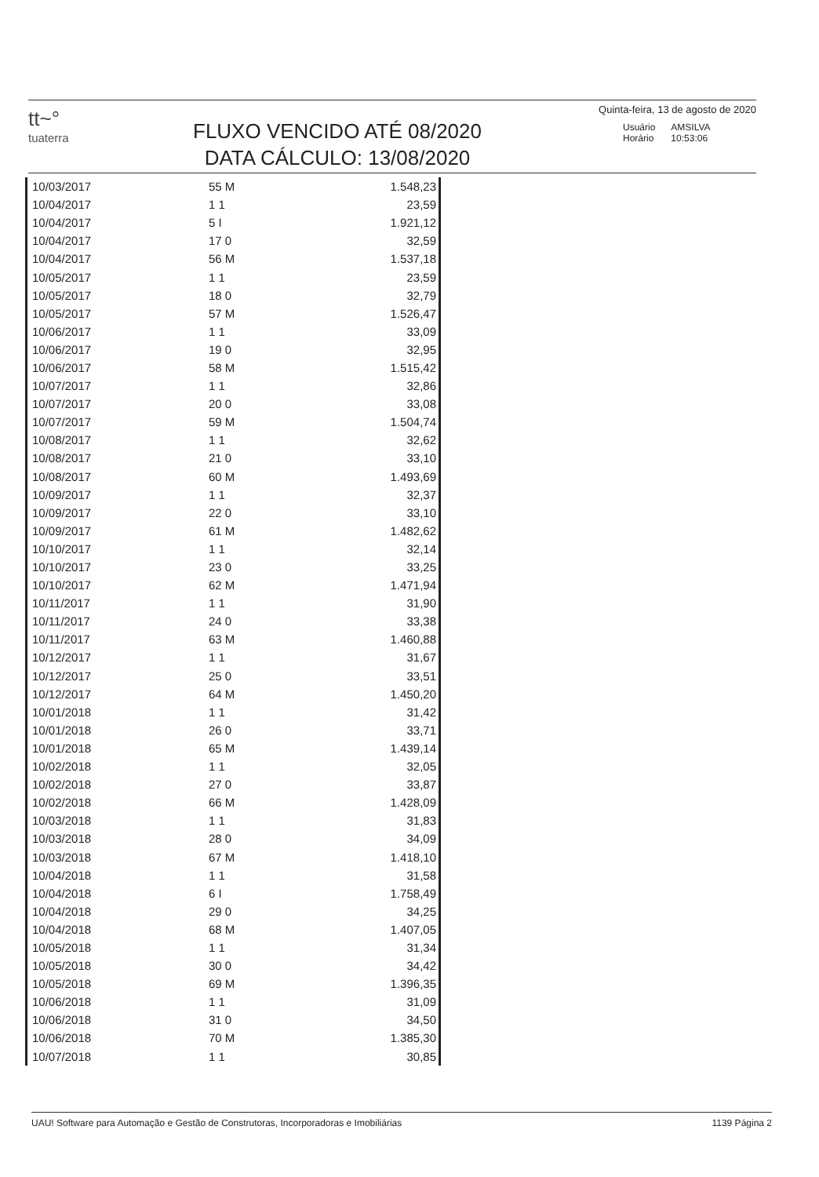tt~°
tuaterra
FLUXO VENCIDO ATÉ 08/2020
DATA CÁLCULO: 13/08/2020
Quinta-feira, 13 de agosto de 2020
| Usuário | AMSILVA |
| Horário | 10:53:06 |
| 10/03/2017 | 55 M | 1.548,23 |
| 10/04/2017 | 1 1 | 23,59 |
| 10/04/2017 | 5 I | 1.921,12 |
| 10/04/2017 | 17 0 | 32,59 |
| 10/04/2017 | 56 M | 1.537,18 |
| 10/05/2017 | 1 1 | 23,59 |
| 10/05/2017 | 18 0 | 32,79 |
| 10/05/2017 | 57 M | 1.526,47 |
| 10/06/2017 | 1 1 | 33,09 |
| 10/06/2017 | 19 0 | 32,95 |
| 10/06/2017 | 58 M | 1.515,42 |
| 10/07/2017 | 1 1 | 32,86 |
| 10/07/2017 | 20 0 | 33,08 |
| 10/07/2017 | 59 M | 1.504,74 |
| 10/08/2017 | 1 1 | 32,62 |
| 10/08/2017 | 21 0 | 33,10 |
| 10/08/2017 | 60 M | 1.493,69 |
| 10/09/2017 | 1 1 | 32,37 |
| 10/09/2017 | 22 0 | 33,10 |
| 10/09/2017 | 61 M | 1.482,62 |
| 10/10/2017 | 1 1 | 32,14 |
| 10/10/2017 | 23 0 | 33,25 |
| 10/10/2017 | 62 M | 1.471,94 |
| 10/11/2017 | 1 1 | 31,90 |
| 10/11/2017 | 24 0 | 33,38 |
| 10/11/2017 | 63 M | 1.460,88 |
| 10/12/2017 | 1 1 | 31,67 |
| 10/12/2017 | 25 0 | 33,51 |
| 10/12/2017 | 64 M | 1.450,20 |
| 10/01/2018 | 1 1 | 31,42 |
| 10/01/2018 | 26 0 | 33,71 |
| 10/01/2018 | 65 M | 1.439,14 |
| 10/02/2018 | 1 1 | 32,05 |
| 10/02/2018 | 27 0 | 33,87 |
| 10/02/2018 | 66 M | 1.428,09 |
| 10/03/2018 | 1 1 | 31,83 |
| 10/03/2018 | 28 0 | 34,09 |
| 10/03/2018 | 67 M | 1.418,10 |
| 10/04/2018 | 1 1 | 31,58 |
| 10/04/2018 | 6 I | 1.758,49 |
| 10/04/2018 | 29 0 | 34,25 |
| 10/04/2018 | 68 M | 1.407,05 |
| 10/05/2018 | 1 1 | 31,34 |
| 10/05/2018 | 30 0 | 34,42 |
| 10/05/2018 | 69 M | 1.396,35 |
| 10/06/2018 | 1 1 | 31,09 |
| 10/06/2018 | 31 0 | 34,50 |
| 10/06/2018 | 70 M | 1.385,30 |
| 10/07/2018 | 1 1 | 30,85 |
UAU! Software para Automação e Gestão de Construtoras, Incorporadoras e Imobiliárias 1139 Página 2